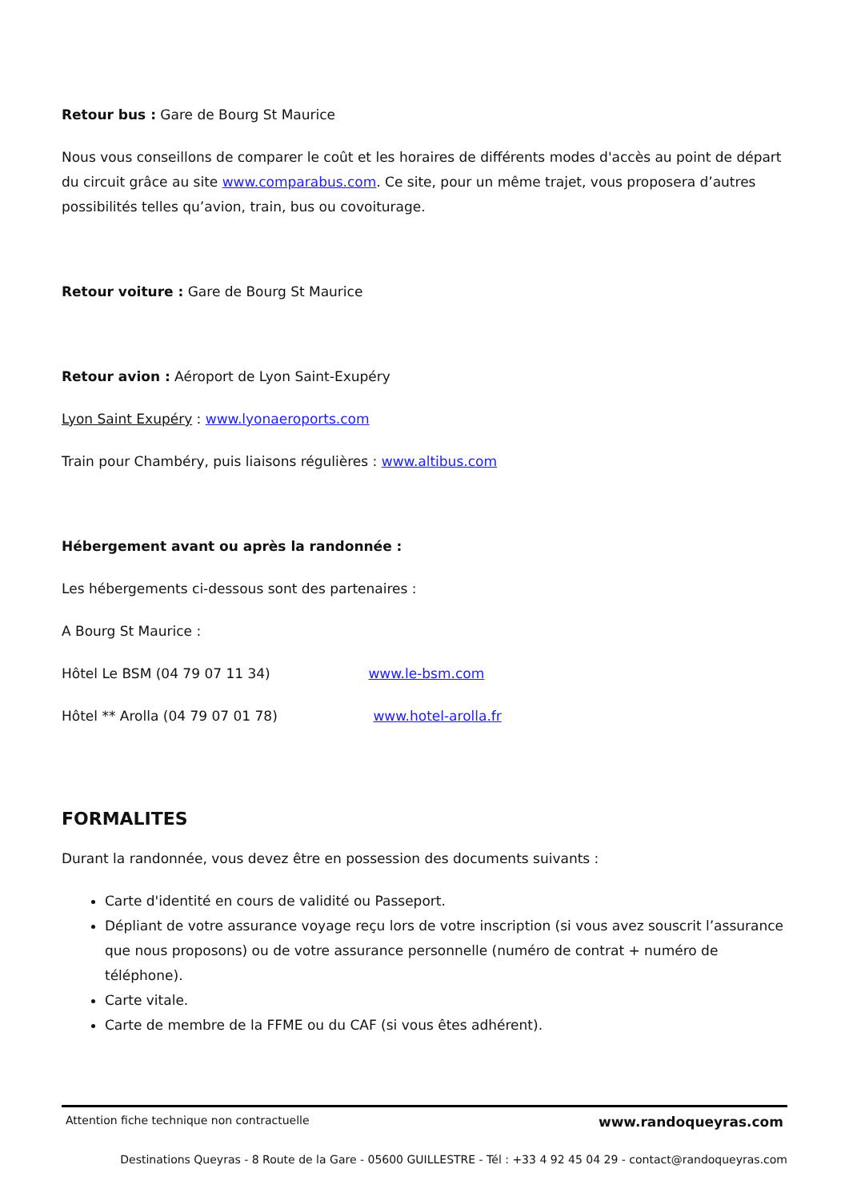Retour bus : Gare de Bourg St Maurice
Nous vous conseillons de comparer le coût et les horaires de différents modes d'accès au point de départ du circuit grâce au site www.comparabus.com. Ce site, pour un même trajet, vous proposera d’autres possibilités telles qu’avion, train, bus ou covoiturage.
Retour voiture : Gare de Bourg St Maurice
Retour avion : Aéroport de Lyon Saint-Exupéry
Lyon Saint Exupéry : www.lyonaeroports.com
Train pour Chambéry, puis liaisons régulières : www.altibus.com
Hébergement avant ou après la randonnée :
Les hébergements ci-dessous sont des partenaires :
A Bourg St Maurice :
Hôtel Le BSM (04 79 07 11 34) www.le-bsm.com
Hôtel ** Arolla (04 79 07 01 78) www.hotel-arolla.fr
FORMALITES
Durant la randonnée, vous devez être en possession des documents suivants :
Carte d'identité en cours de validité ou Passeport.
Dépliant de votre assurance voyage reçu lors de votre inscription (si vous avez souscrit l’assurance que nous proposons) ou de votre assurance personnelle (numéro de contrat + numéro de téléphone).
Carte vitale.
Carte de membre de la FFME ou du CAF (si vous êtes adhérent).
Attention fiche technique non contractuelle www.randoqueyras.com
Destinations Queyras - 8 Route de la Gare - 05600 GUILLESTRE - Tél : +33 4 92 45 04 29 - contact@randoqueyras.com